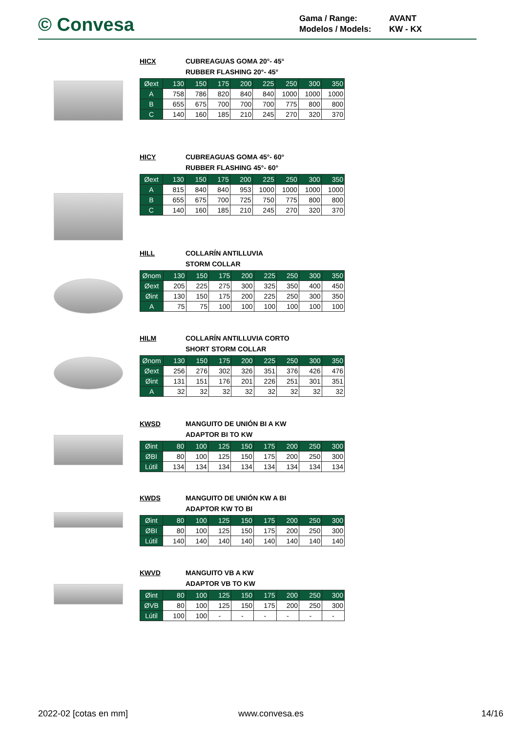© Convesa
Gama / Range: AVANT
Modelos / Models: KW - KX
HICX CUBREAGUAS GOMA 20°- 45°
RUBBER FLASHING 20°- 45°
| Øext | 130 | 150 | 175 | 200 | 225 | 250 | 300 | 350 |
| A | 758 | 786 | 820 | 840 | 840 | 1000 | 1000 | 1000 |
| B | 655 | 675 | 700 | 700 | 700 | 775 | 800 | 800 |
| C | 140 | 160 | 185 | 210 | 245 | 270 | 320 | 370 |
HICY CUBREAGUAS GOMA 45°- 60°
RUBBER FLASHING 45°- 60°
| Øext | 130 | 150 | 175 | 200 | 225 | 250 | 300 | 350 |
| A | 815 | 840 | 840 | 953 | 1000 | 1000 | 1000 | 1000 |
| B | 655 | 675 | 700 | 725 | 750 | 775 | 800 | 800 |
| C | 140 | 160 | 185 | 210 | 245 | 270 | 320 | 370 |
HILL COLLARÍN ANTILLUVIA
STORM COLLAR
| Ønom | 130 | 150 | 175 | 200 | 225 | 250 | 300 | 350 |
| Øext | 205 | 225 | 275 | 300 | 325 | 350 | 400 | 450 |
| Øint | 130 | 150 | 175 | 200 | 225 | 250 | 300 | 350 |
| A | 75 | 75 | 100 | 100 | 100 | 100 | 100 | 100 |
HILM COLLARÍN ANTILLUVIA CORTO
SHORT STORM COLLAR
| Ønom | 130 | 150 | 175 | 200 | 225 | 250 | 300 | 350 |
| Øext | 256 | 276 | 302 | 326 | 351 | 376 | 426 | 476 |
| Øint | 131 | 151 | 176 | 201 | 226 | 251 | 301 | 351 |
| A | 32 | 32 | 32 | 32 | 32 | 32 | 32 | 32 |
KWSD MANGUITO DE UNIÓN BI A KW
ADAPTOR BI TO KW
| Øint | 80 | 100 | 125 | 150 | 175 | 200 | 250 | 300 |
| ØBI | 80 | 100 | 125 | 150 | 175 | 200 | 250 | 300 |
| Lútil | 134 | 134 | 134 | 134 | 134 | 134 | 134 | 134 |
KWDS MANGUITO DE UNIÓN KW A BI
ADAPTOR KW TO BI
| Øint | 80 | 100 | 125 | 150 | 175 | 200 | 250 | 300 |
| ØBI | 80 | 100 | 125 | 150 | 175 | 200 | 250 | 300 |
| Lútil | 140 | 140 | 140 | 140 | 140 | 140 | 140 | 140 |
KWVD MANGUITO VB A KW
ADAPTOR VB TO KW
| Øint | 80 | 100 | 125 | 150 | 175 | 200 | 250 | 300 |
| ØVB | 80 | 100 | 125 | 150 | 175 | 200 | 250 | 300 |
| Lútil | 100 | 100 | - | - | - | - | - | - |
2022-02 [cotas en mm] www.convesa.es 14/16